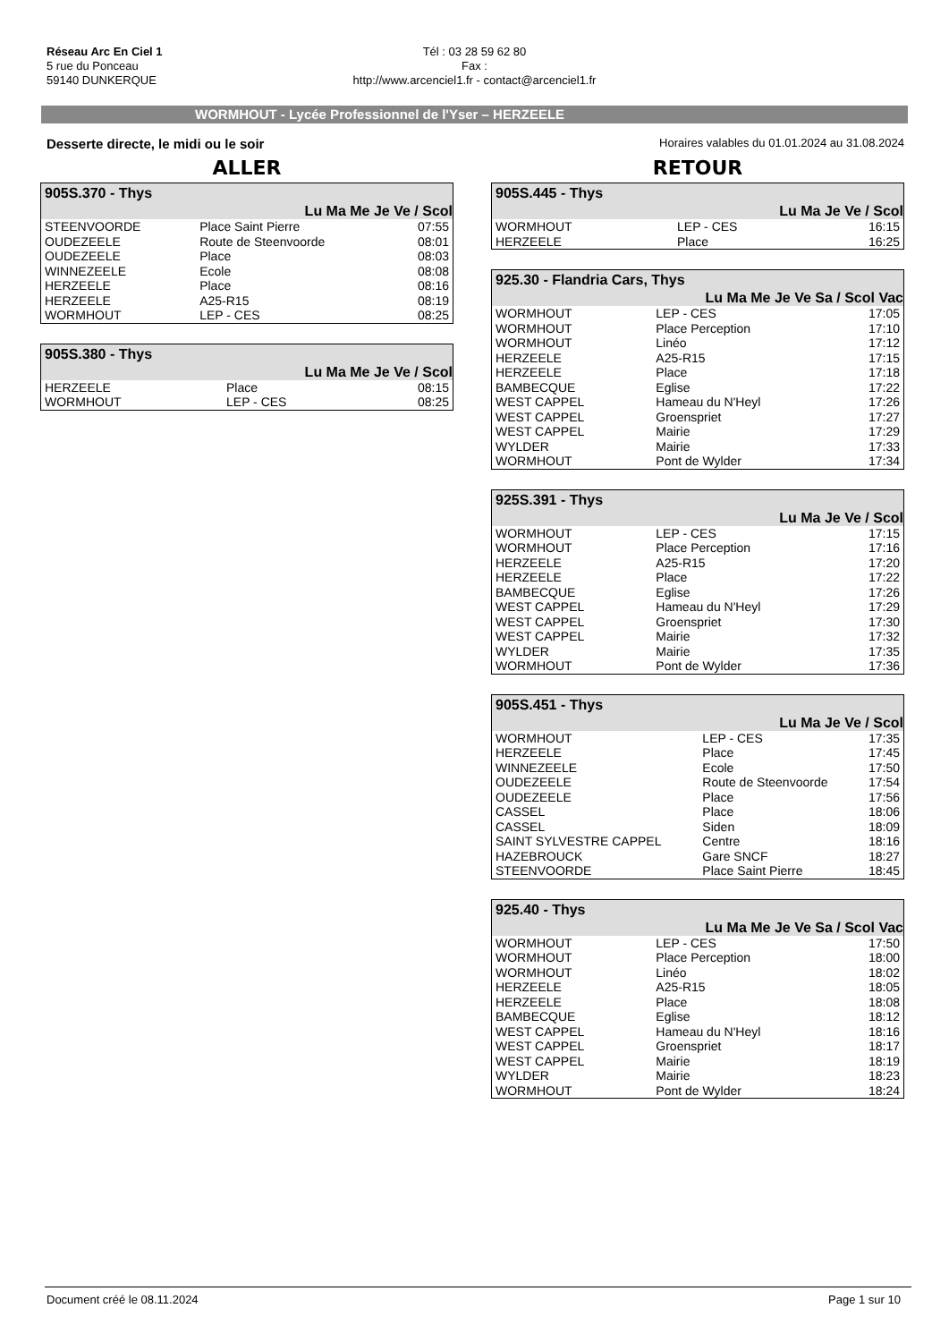Réseau Arc En Ciel 1
5 rue du Ponceau
59140 DUNKERQUE
Tél : 03 28 59 62 80
Fax :
http://www.arcenciel1.fr - contact@arcenciel1.fr
WORMHOUT - Lycée Professionnel de l'Yser – HERZEELE
Desserte directe, le midi ou le soir Horaires valables du 01.01.2024 au 31.08.2024
ALLER
| 905S.370 - Thys | | |
| --- | --- | --- |
| Lu Ma Me Je Ve / Scol | | |
| STEENVOORDE | Place Saint Pierre | 07:55 |
| OUDEZEELE | Route de Steenvoorde | 08:01 |
| OUDEZEELE | Place | 08:03 |
| WINNEZEELE | Ecole | 08:08 |
| HERZEELE | Place | 08:16 |
| HERZEELE | A25-R15 | 08:19 |
| WORMHOUT | LEP - CES | 08:25 |
| 905S.380 - Thys | | |
| --- | --- | --- |
| Lu Ma Me Je Ve / Scol | | |
| HERZEELE | Place | 08:15 |
| WORMHOUT | LEP - CES | 08:25 |
RETOUR
| 905S.445 - Thys | | |
| --- | --- | --- |
| Lu Ma Je Ve / Scol | | |
| WORMHOUT | LEP - CES | 16:15 |
| HERZEELE | Place | 16:25 |
| 925.30 - Flandria Cars, Thys | | |
| --- | --- | --- |
| Lu Ma Me Je Ve Sa / Scol Vac | | |
| WORMHOUT | LEP - CES | 17:05 |
| WORMHOUT | Place Perception | 17:10 |
| WORMHOUT | Linéo | 17:12 |
| HERZEELE | A25-R15 | 17:15 |
| HERZEELE | Place | 17:18 |
| BAMBECQUE | Eglise | 17:22 |
| WEST CAPPEL | Hameau du N'Heyl | 17:26 |
| WEST CAPPEL | Groenspriet | 17:27 |
| WEST CAPPEL | Mairie | 17:29 |
| WYLDER | Mairie | 17:33 |
| WORMHOUT | Pont de Wylder | 17:34 |
| 925S.391 - Thys | | |
| --- | --- | --- |
| Lu Ma Je Ve / Scol | | |
| WORMHOUT | LEP - CES | 17:15 |
| WORMHOUT | Place Perception | 17:16 |
| HERZEELE | A25-R15 | 17:20 |
| HERZEELE | Place | 17:22 |
| BAMBECQUE | Eglise | 17:26 |
| WEST CAPPEL | Hameau du N'Heyl | 17:29 |
| WEST CAPPEL | Groenspriet | 17:30 |
| WEST CAPPEL | Mairie | 17:32 |
| WYLDER | Mairie | 17:35 |
| WORMHOUT | Pont de Wylder | 17:36 |
| 905S.451 - Thys | | |
| --- | --- | --- |
| Lu Ma Je Ve / Scol | | |
| WORMHOUT | LEP - CES | 17:35 |
| HERZEELE | Place | 17:45 |
| WINNEZEELE | Ecole | 17:50 |
| OUDEZEELE | Route de Steenvoorde | 17:54 |
| OUDEZEELE | Place | 17:56 |
| CASSEL | Place | 18:06 |
| CASSEL | Siden | 18:09 |
| SAINT SYLVESTRE CAPPEL | Centre | 18:16 |
| HAZEBROUCK | Gare SNCF | 18:27 |
| STEENVOORDE | Place Saint Pierre | 18:45 |
| 925.40 - Thys | | |
| --- | --- | --- |
| Lu Ma Me Je Ve Sa / Scol Vac | | |
| WORMHOUT | LEP - CES | 17:50 |
| WORMHOUT | Place Perception | 18:00 |
| WORMHOUT | Linéo | 18:02 |
| HERZEELE | A25-R15 | 18:05 |
| HERZEELE | Place | 18:08 |
| BAMBECQUE | Eglise | 18:12 |
| WEST CAPPEL | Hameau du N'Heyl | 18:16 |
| WEST CAPPEL | Groenspriet | 18:17 |
| WEST CAPPEL | Mairie | 18:19 |
| WYLDER | Mairie | 18:23 |
| WORMHOUT | Pont de Wylder | 18:24 |
Document créé le 08.11.2024 Page 1 sur 10